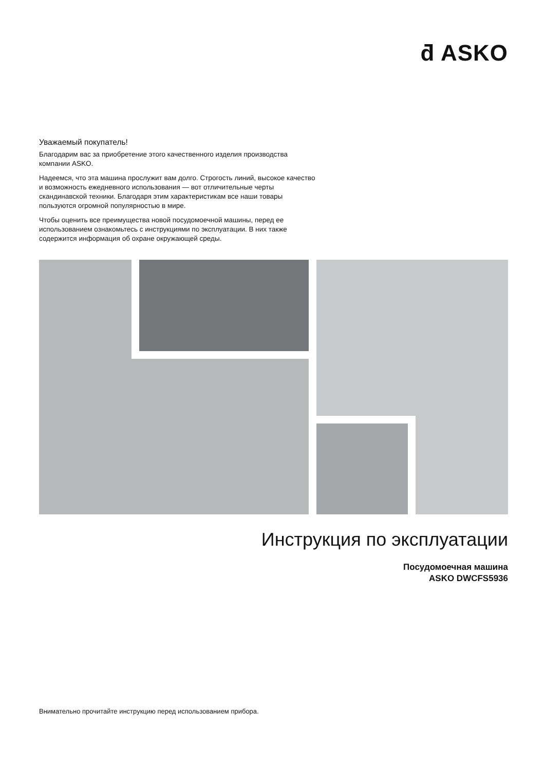ƌ ASKO
Уважаемый покупатель!
Благодарим вас за приобретение этого качественного изделия производства компании ASKO.
Надеемся, что эта машина прослужит вам долго. Строгость линий, высокое качество и возможность ежедневного использования — вот отличительные черты скандинавской техники. Благодаря этим характеристикам все наши товары пользуются огромной популярностью в мире.
Чтобы оценить все преимущества новой посудомоечной машины, перед ее использованием ознакомьтесь с инструкциями по эксплуатации. В них также содержится информация об охране окружающей среды.
Инструкция по эксплуатации
Посудомоечная машина
ASKO DWCFS5936
Внимательно прочитайте инструкцию перед использованием прибора.